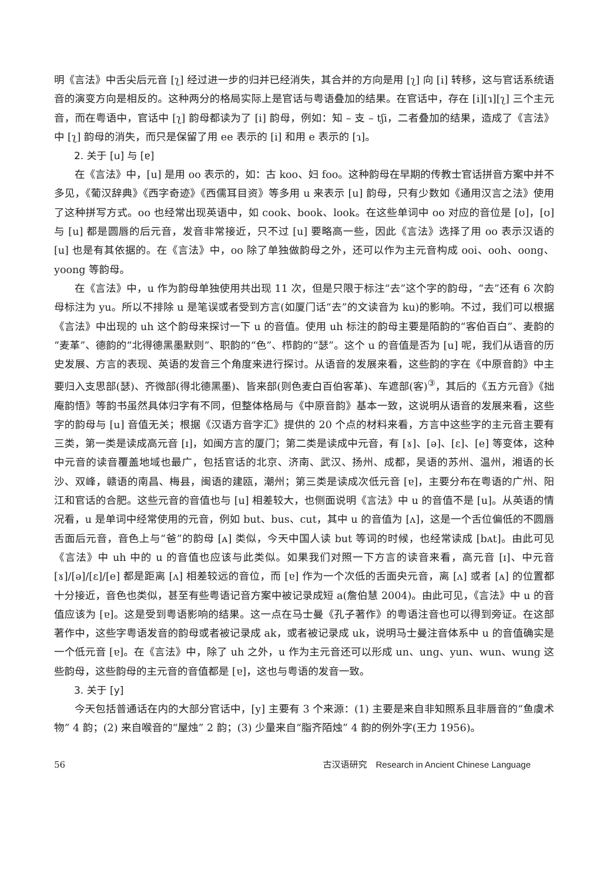明《言法》中舌尖后元音 [ʅ] 经过进一步的归并已经消失，其合并的方向是用 [ʅ] 向 [i] 转移，这与官话系统语音的演变方向是相反的。这种两分的格局实际上是官话与粤语叠加的结果。在官话中，存在 [i][ɿ][ʅ] 三个主元音，而在粤语中，官话中 [ʅ] 韵母都读为了 [i] 韵母，例如：知 – 支 – tʃi，二者叠加的结果，造成了《言法》中 [ʅ] 韵母的消失，而只是保留了用 ee 表示的 [i] 和用 e 表示的 [ɿ]。
2. 关于 [u] 与 [ɐ]
在《言法》中，[u] 是用 oo 表示的，如：古 koo、妇 foo。这种韵母在早期的传教士官话拼音方案中并不多见，《葡汉辞典》《西字奇迹》《西儒耳目资》等多用 u 来表示 [u] 韵母，只有少数如《通用汉言之法》使用了这种拼写方式。oo 也经常出现英语中，如 cook、book、look。在这些单词中 oo 对应的音位是 [ʊ]，[ʊ] 与 [u] 都是圆唇的后元音，发音非常接近，只不过 [u] 要略高一些，因此《言法》选择了用 oo 表示汉语的 [u] 也是有其依据的。在《言法》中，oo 除了单独做韵母之外，还可以作为主元音构成 ooi、ooh、oong、yoong 等韵母。
在《言法》中，u 作为韵母单独使用共出现 11 次，但是只限于标注“去”这个字的韵母，“去”还有 6 次韵母标注为 yu。所以不排除 u 是笔误或者受到方言(如厦门话“去”的文读音为 ku)的影响。不过，我们可以根据《言法》中出现的 uh 这个韵母来探讨一下 u 的音值。使用 uh 标注的韵母主要是陌韵的“客伯百白”、麦韵的“麦革”、德韵的“北得德黑墨默则”、职韵的“色”、栉韵的“瑟”。这个 u 的音值是否为 [u] 呢，我们从语音的历史发展、方言的表现、英语的发音三个角度来进行探讨。从语音的发展来看，这些韵的字在《中原音韵》中主要归入支思部(瑟)、齐微部(得北德黑墨)、皆来部(则色麦白百伯客革)、车遮部(客)<sup>③</sup>，其后的《五方元音》《拙庵韵悟》等韵书虽然具体归字有不同，但整体格局与《中原音韵》基本一致，这说明从语音的发展来看，这些字的韵母与 [u] 音值无关；根据《汉语方音字汇》提供的 20 个点的材料来看，方言中这些字的主元音主要有三类，第一类是读成高元音 [ɪ]，如闽方言的厦门；第二类是读成中元音，有 [ɤ]、[ə]、[ɛ]、[e] 等变体，这种中元音的读音覆盖地域也最广，包括官话的北京、济南、武汉、扬州、成都，吴语的苏州、温州，湘语的长沙、双峰，赣语的南昌、梅县，闽语的建瓯，潮州；第三类是读成次低元音 [ɐ]，主要分布在粤语的广州、阳江和官话的合肥。这些元音的音值也与 [u] 相差较大，也侧面说明《言法》中 u 的音值不是 [u]。从英语的情况看，u 是单词中经常使用的元音，例如 but、bus、cut，其中 u 的音值为 [ʌ]，这是一个舌位偏低的不圆唇舌面后元音，音色上与“爸”的韵母 [ᴀ] 类似，今天中国人读 but 等词的时候，也经常读成 [bᴀt]。由此可见《言法》中 uh 中的 u 的音值也应该与此类似。如果我们对照一下方言的读音来看，高元音 [ɪ]、中元音 [ɤ]/[ə]/[ɛ]/[e] 都是距离 [ʌ] 相差较远的音位，而 [ɐ] 作为一个次低的舌面央元音，离 [ʌ] 或者 [ᴀ] 的位置都十分接近，音色也类似，甚至有些粤语记音方案中被记录成短 a(詹伯慧 2004)。由此可见，《言法》中 u 的音值应该为 [ɐ]。这是受到粤语影响的结果。这一点在马士曼《孔子著作》的粤语注音也可以得到旁证。在这部著作中，这些字粤语发音的韵母或者被记录成 ak，或者被记录成 uk，说明马士曼注音体系中 u 的音值确实是一个低元音 [ɐ]。在《言法》中，除了 uh 之外，u 作为主元音还可以形成 un、ung、yun、wun、wung 这些韵母，这些韵母的主元音的音值都是 [ɐ]，这也与粤语的发音一致。
3. 关于 [y]
今天包括普通话在内的大部分官话中，[y] 主要有 3 个来源：(1) 主要是来自非知照系且非唇音的“鱼虞术物” 4 韵；(2) 来自喉音的“屋烛” 2 韵；(3) 少量来自“脂齐陌烛” 4 韵的例外字(王力 1956)。
56 古汉语研究　Research in Ancient Chinese Language